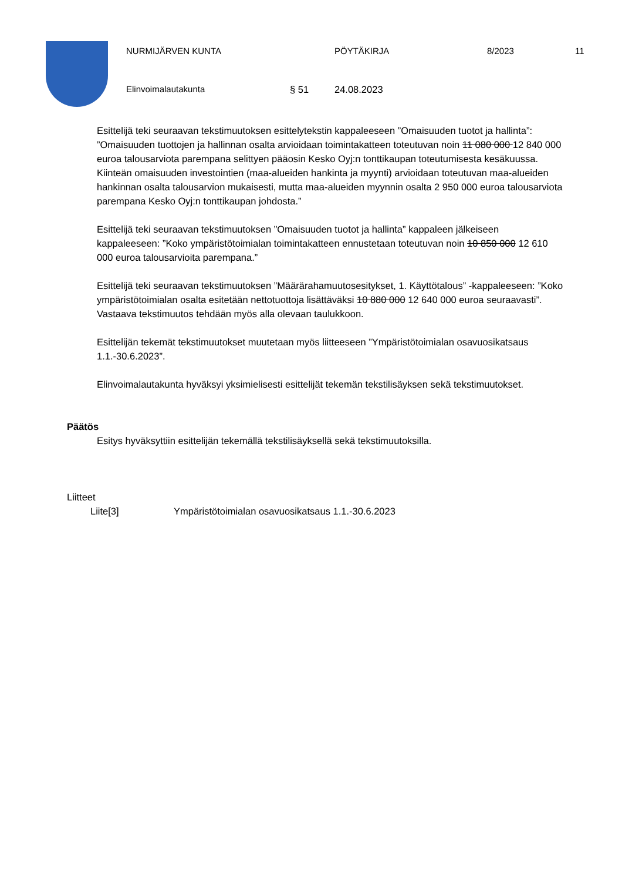NURMIJÄRVEN KUNTA PÖYTÄKIRJA 8/2023 11
Elinvoimalautakunta § 51 24.08.2023
Esittelijä teki seuraavan tekstimuutoksen esittelytekstin kappaleeseen ”Omaisuuden tuotot ja hallinta”: ”Omaisuuden tuottojen ja hallinnan osalta arvioidaan toimintakatteen toteutuvan noin 11 080 000 12 840 000 euroa talousarviota parempana selittyen pääosin Kesko Oyj:n tonttikaupan toteutumisesta kesäkuussa. Kiinteän omaisuuden investointien (maa-alueiden hankinta ja myynti) arvioidaan toteutuvan maa-alueiden hankinnan osalta talousarvion mukaisesti, mutta maa-alueiden myynnin osalta 2 950 000 euroa talousarviota parempana Kesko Oyj:n tonttikaupan johdosta.”
Esittelijä teki seuraavan tekstimuutoksen ”Omaisuuden tuotot ja hallinta” kappaleen jälkeiseen kappaleeseen: ”Koko ympäristötoimialan toimintakatteen ennustetaan toteutuvan noin 10 850 000 12 610 000 euroa talousarvioita parempana.”
Esittelijä teki seuraavan tekstimuutoksen ”Määrärahamuutosesitykset, 1. Käyttötalous” -kappaleeseen: ”Koko ympäristötoimialan osalta esitetään nettotuottoja lisättäväksi 10 880 000 12 640 000 euroa seuraavasti”. Vastaava tekstimuutos tehdään myös alla olevaan taulukkoon.
Esittelijän tekemät tekstimuutokset muutetaan myös liitteeseen ”Ympäristötoimialan osavuosikatsaus 1.1.-30.6.2023”.
Elinvoimalautakunta hyväksyi yksimielisesti esittelijät tekemän tekstilisäyksen sekä tekstimuutokset.
Päätös
Esitys hyväksyttiin esittelijän tekemällä tekstilisäyksellä sekä tekstimuutoksilla.
Liitteet
Liite[3] Ympäristötoimialan osavuosikatsaus 1.1.-30.6.2023